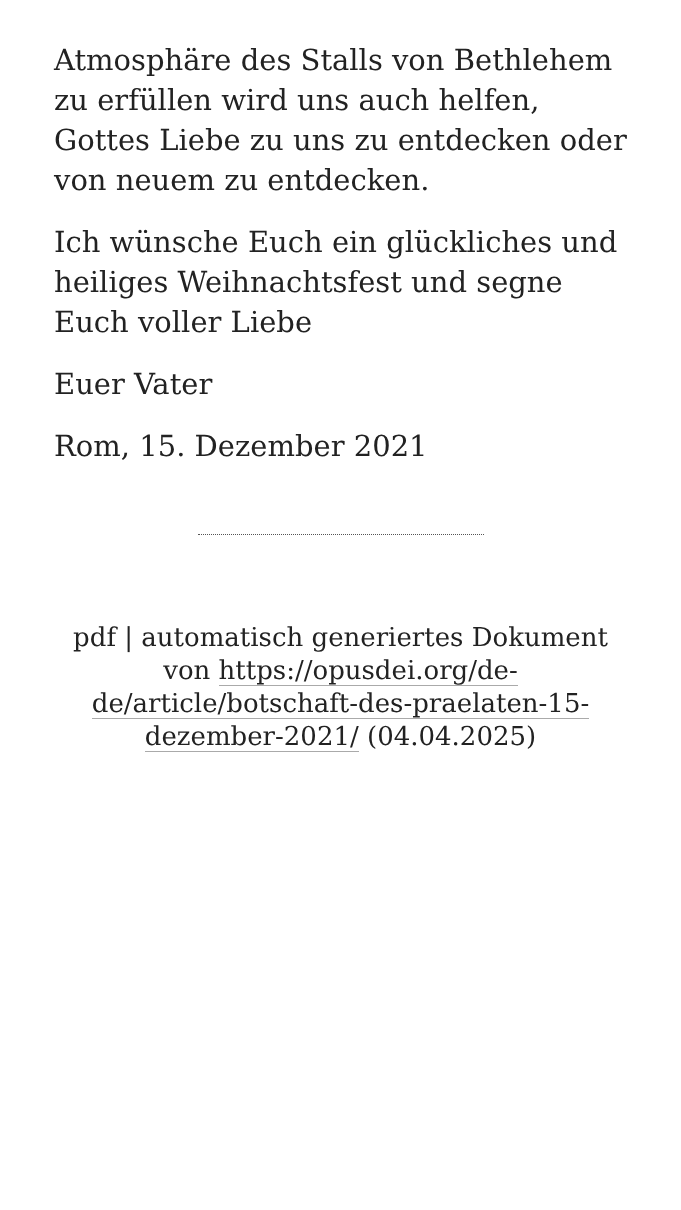Atmosphäre des Stalls von Bethlehem zu erfüllen wird uns auch helfen, Gottes Liebe zu uns zu entdecken oder von neuem zu entdecken.
Ich wünsche Euch ein glückliches und heiliges Weihnachtsfest und segne Euch voller Liebe
Euer Vater
Rom, 15. Dezember 2021
pdf | automatisch generiertes Dokument von https://opusdei.org/de-de/article/botschaft-des-praelaten-15-dezember-2021/ (04.04.2025)